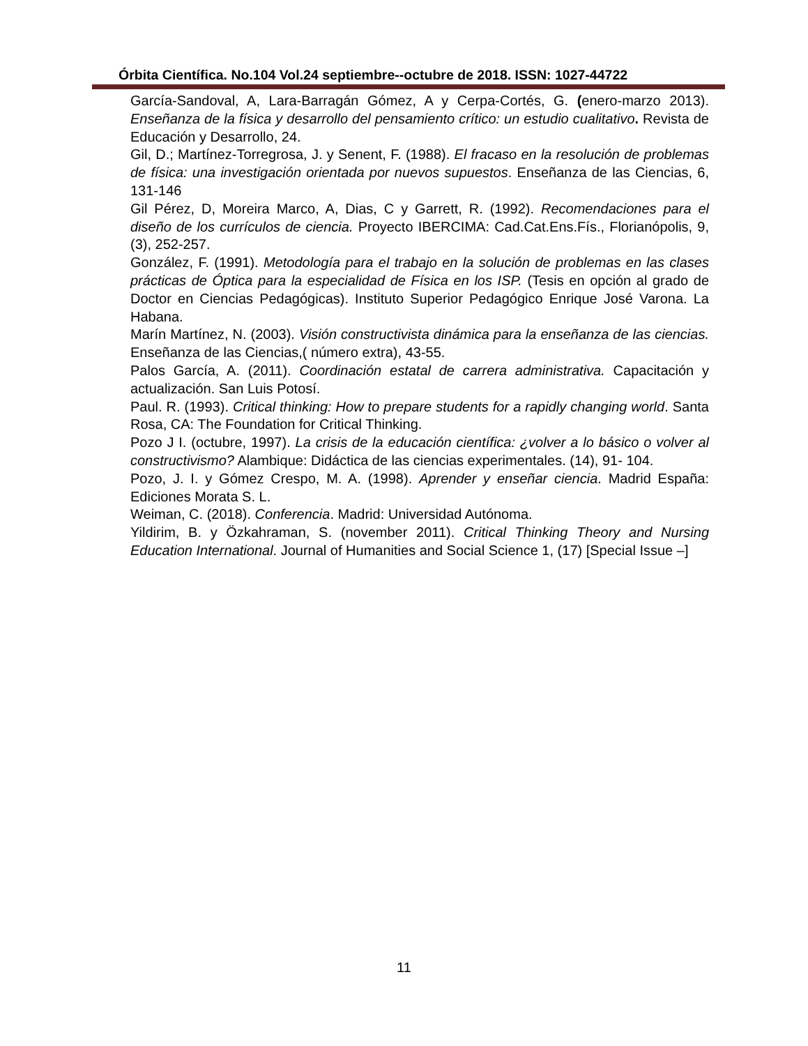Órbita Científica. No.104 Vol.24 septiembre--octubre de 2018. ISSN: 1027-44722
García-Sandoval, A, Lara-Barragán Gómez, A y Cerpa-Cortés, G. (enero-marzo 2013). Enseñanza de la física y desarrollo del pensamiento crítico: un estudio cualitativo. Revista de Educación y Desarrollo, 24.
Gil, D.; Martínez-Torregrosa, J. y Senent, F. (1988). El fracaso en la resolución de problemas de física: una investigación orientada por nuevos supuestos. Enseñanza de las Ciencias, 6, 131-146
Gil Pérez, D, Moreira Marco, A, Dias, C y Garrett, R. (1992). Recomendaciones para el diseño de los currículos de ciencia. Proyecto IBERCIMA: Cad.Cat.Ens.Fís., Florianópolis, 9, (3), 252-257.
González, F. (1991). Metodología para el trabajo en la solución de problemas en las clases prácticas de Óptica para la especialidad de Física en los ISP. (Tesis en opción al grado de Doctor en Ciencias Pedagógicas). Instituto Superior Pedagógico Enrique José Varona. La Habana.
Marín Martínez, N. (2003). Visión constructivista dinámica para la enseñanza de las ciencias. Enseñanza de las Ciencias,( número extra), 43-55.
Palos García, A. (2011). Coordinación estatal de carrera administrativa. Capacitación y actualización. San Luis Potosí.
Paul. R. (1993). Critical thinking: How to prepare students for a rapidly changing world. Santa Rosa, CA: The Foundation for Critical Thinking.
Pozo J I. (octubre, 1997). La crisis de la educación científica: ¿volver a lo básico o volver al constructivismo? Alambique: Didáctica de las ciencias experimentales. (14), 91- 104.
Pozo, J. I. y Gómez Crespo, M. A. (1998). Aprender y enseñar ciencia. Madrid España: Ediciones Morata S. L.
Weiman, C. (2018). Conferencia. Madrid: Universidad Autónoma.
Yildirim, B. y Özkahraman, S. (november 2011). Critical Thinking Theory and Nursing Education International. Journal of Humanities and Social Science 1, (17) [Special Issue –]
11